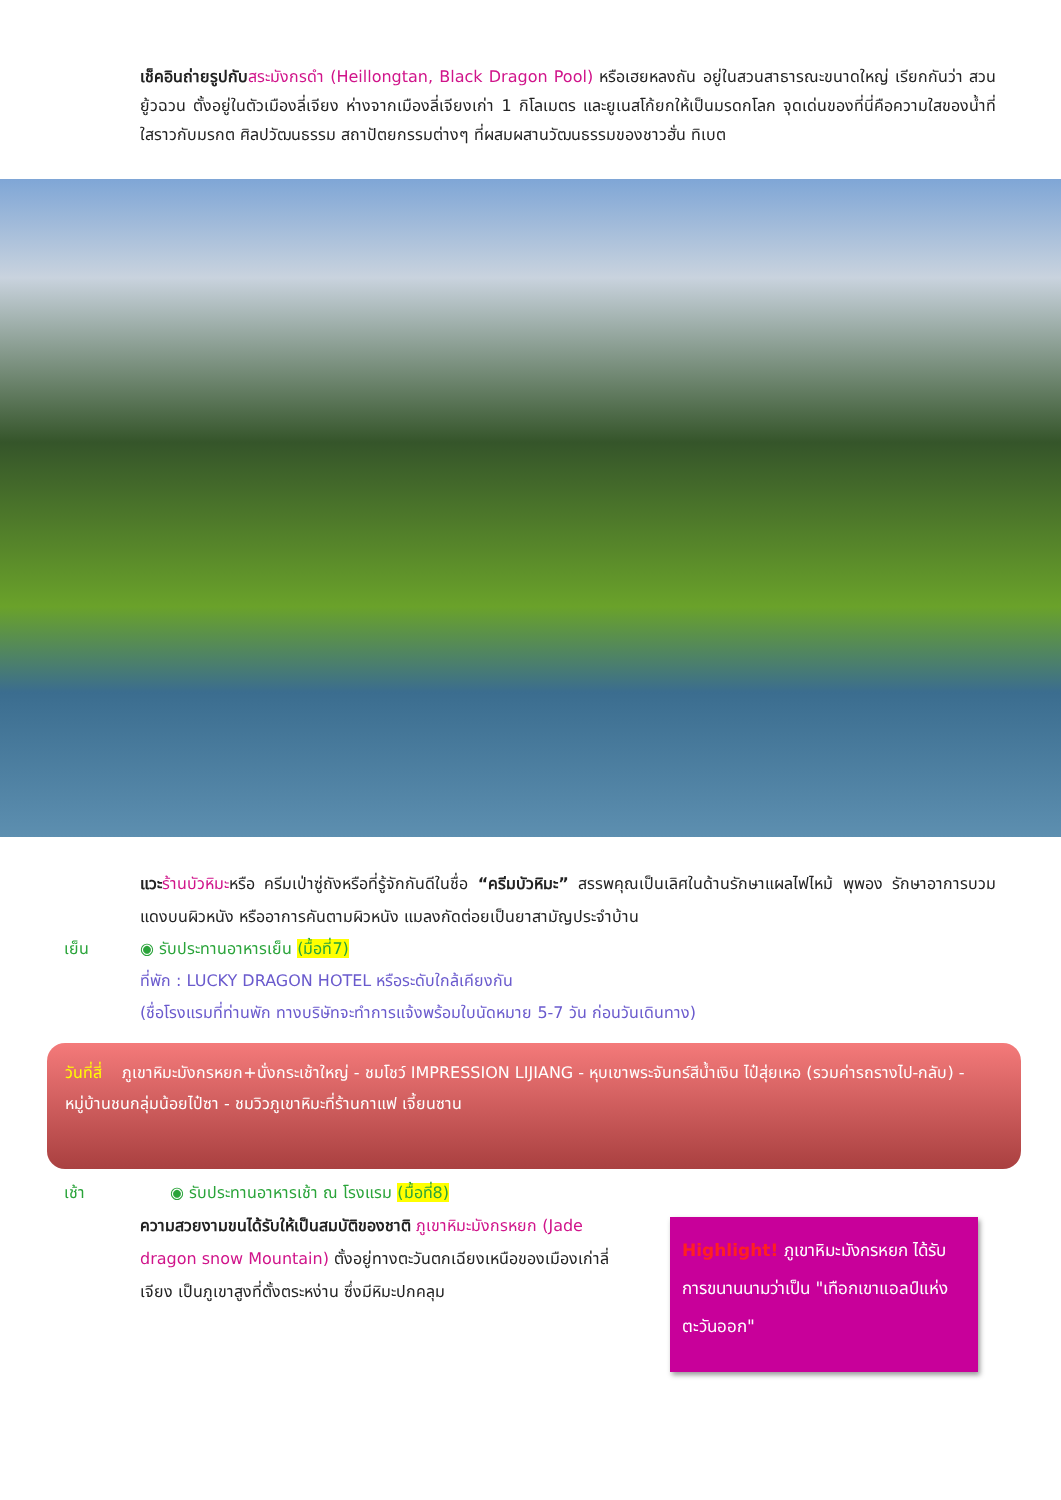เช็คอินถ่ายรูปกับ สระมังกรดำ (Heillongtan, Black Dragon Pool) หรือเฮยหลงถัน อยู่ในสวนสาธารณะขนาดใหญ่ เรียกกันว่า สวนยู้วฉวน ตั้งอยู่ในตัวเมืองลี่เจียง ห่างจากเมืองลี่เจียงเก่า 1 กิโลเมตร และยูเนสโก้ยกให้เป็นมรดกโลก จุดเด่นของที่นี่คือความใสของน้ำที่ใสราวกับมรกต ศิลปวัฒนธรรม สถาปัตยกรรมต่างๆ ที่ผสมผสานวัฒนธรรมของชาวฮั่น ทิเบต
แวะ ร้านบัวหิมะหรือ ครีมเป่าซู่ถังหรือที่รู้จักกันดีในชื่อ “ครีมบัวหิมะ” สรรพคุณเป็นเลิศในด้านรักษาแผลไฟไหม้ พุพอง รักษาอาการบวมแดงบนผิวหนัง หรืออาการคันตามผิวหนัง แมลงกัดต่อยเป็นยาสามัญประจำบ้าน
เย็น ◉ รับประทานอาหารเย็น (มื้อที่7)
ที่พัก : LUCKY DRAGON HOTEL หรือระดับใกล้เคียงกัน
(ชื่อโรงแรมที่ท่านพัก ทางบริษัทจะทำการแจ้งพร้อมใบนัดหมาย 5-7 วัน ก่อนวันเดินทาง)
วันที่สี่ ภูเขาหิมะมังกรหยก+นั่งกระเช้าใหญ่ - ชมโชว์ IMPRESSION LIJIANG - หุบเขาพระจันทร์สีน้ำเงิน ไป๋สุ่ยเหอ (รวมค่ารถรางไป-กลับ) - หมู่บ้านชนกลุ่มน้อยไป๋ซา - ชมวิวภูเขาหิมะที่ร้านกาแฟ เจี้ยนซาน
เช้า ◉ รับประทานอาหารเช้า ณ โรงแรม (มื้อที่8)
ความสวยงามขนได้รับให้เป็นสมบัติของชาติ ภูเขาหิมะมังกรหยก (Jade dragon snow Mountain) ตั้งอยู่ทางตะวันตกเฉียงเหนือของเมืองเก่าลี่เจียง เป็นภูเขาสูงที่ตั้งตระหง่าน ซึ่งมีหิมะปกคลุม
Highlight! ภูเขาหิมะมังกรหยก ได้รับการขนานนามว่าเป็น "เทือกเขาแอลป์แห่งตะวันออก"